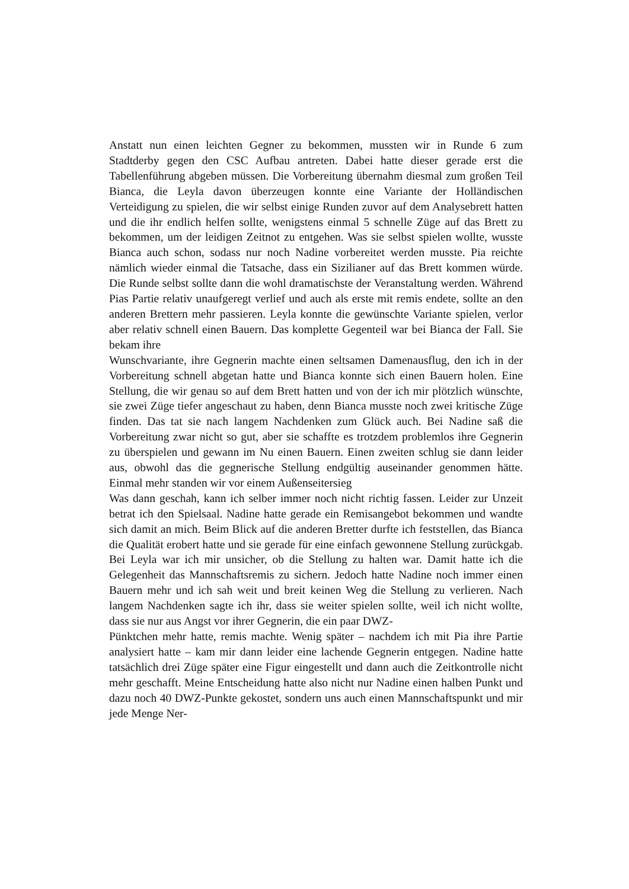Anstatt nun einen leichten Gegner zu bekommen, mussten wir in Runde 6 zum Stadtderby gegen den CSC Aufbau antreten. Dabei hatte dieser gerade erst die Tabellenführung abgeben müssen. Die Vorbereitung übernahm diesmal zum großen Teil Bianca, die Leyla davon überzeugen konnte eine Variante der Holländischen Verteidigung zu spielen, die wir selbst einige Runden zuvor auf dem Analysebrett hatten und die ihr endlich helfen sollte, wenigstens einmal 5 schnelle Züge auf das Brett zu bekommen, um der leidigen Zeitnot zu entgehen. Was sie selbst spielen wollte, wusste Bianca auch schon, sodass nur noch Nadine vorbereitet werden musste. Pia reichte nämlich wieder einmal die Tatsache, dass ein Sizilianer auf das Brett kommen würde. Die Runde selbst sollte dann die wohl dramatischste der Veranstaltung werden. Während Pias Partie relativ unaufgeregt verlief und auch als erste mit remis endete, sollte an den anderen Brettern mehr passieren. Leyla konnte die gewünschte Variante spielen, verlor aber relativ schnell einen Bauern. Das komplette Gegenteil war bei Bianca der Fall. Sie bekam ihre
Wunschvariante, ihre Gegnerin machte einen seltsamen Damenausflug, den ich in der Vorbereitung schnell abgetan hatte und Bianca konnte sich einen Bauern holen. Eine Stellung, die wir genau so auf dem Brett hatten und von der ich mir plötzlich wünschte, sie zwei Züge tiefer angeschaut zu haben, denn Bianca musste noch zwei kritische Züge finden. Das tat sie nach langem Nachdenken zum Glück auch. Bei Nadine saß die Vorbereitung zwar nicht so gut, aber sie schaffte es trotzdem problemlos ihre Gegnerin zu überspielen und gewann im Nu einen Bauern. Einen zweiten schlug sie dann leider aus, obwohl das die gegnerische Stellung endgültig auseinander genommen hätte. Einmal mehr standen wir vor einem Außenseitersieg
Was dann geschah, kann ich selber immer noch nicht richtig fassen. Leider zur Unzeit betrat ich den Spielsaal. Nadine hatte gerade ein Remisangebot bekommen und wandte sich damit an mich. Beim Blick auf die anderen Bretter durfte ich feststellen, das Bianca die Qualität erobert hatte und sie gerade für eine einfach gewonnene Stellung zurückgab. Bei Leyla war ich mir unsicher, ob die Stellung zu halten war. Damit hatte ich die Gelegenheit das Mannschaftsremis zu sichern. Jedoch hatte Nadine noch immer einen Bauern mehr und ich sah weit und breit keinen Weg die Stellung zu verlieren. Nach langem Nachdenken sagte ich ihr, dass sie weiter spielen sollte, weil ich nicht wollte, dass sie nur aus Angst vor ihrer Gegnerin, die ein paar DWZ-
Pünktchen mehr hatte, remis machte. Wenig später – nachdem ich mit Pia ihre Partie analysiert hatte – kam mir dann leider eine lachende Gegnerin entgegen. Nadine hatte tatsächlich drei Züge später eine Figur eingestellt und dann auch die Zeitkontrolle nicht mehr geschafft. Meine Entscheidung hatte also nicht nur Nadine einen halben Punkt und dazu noch 40 DWZ-Punkte gekostet, sondern uns auch einen Mannschaftspunkt und mir jede Menge Ner-